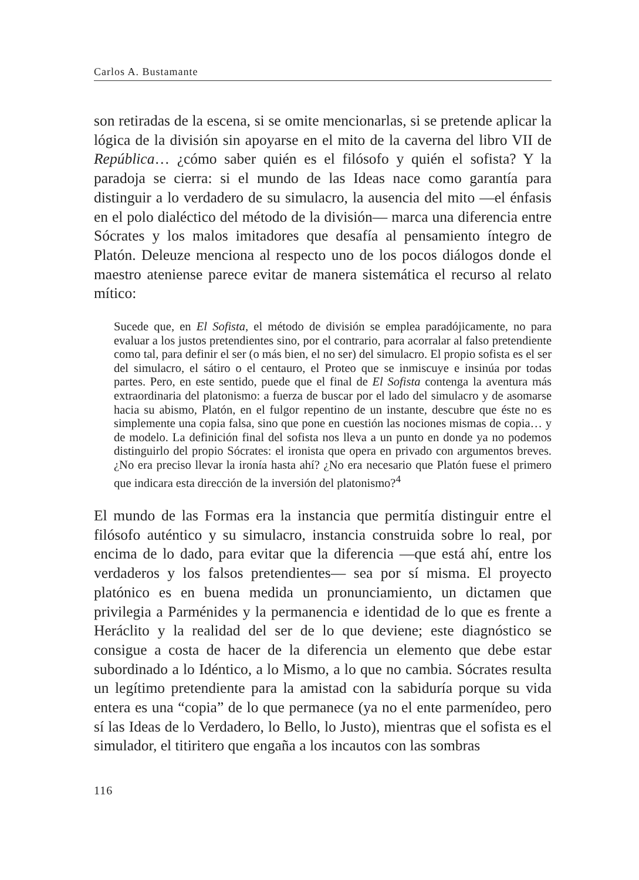Carlos A. Bustamante
son retiradas de la escena, si se omite mencionarlas, si se pretende aplicar la lógica de la división sin apoyarse en el mito de la caverna del libro VII de República… ¿cómo saber quién es el filósofo y quién el sofista? Y la paradoja se cierra: si el mundo de las Ideas nace como garantía para distinguir a lo verdadero de su simulacro, la ausencia del mito —el énfasis en el polo dialéctico del método de la división— marca una diferencia entre Sócrates y los malos imitadores que desafía al pensamiento íntegro de Platón. Deleuze menciona al respecto uno de los pocos diálogos donde el maestro ateniense parece evitar de manera sistemática el recurso al relato mítico:
Sucede que, en El Sofista, el método de división se emplea paradójicamente, no para evaluar a los justos pretendientes sino, por el contrario, para acorralar al falso pretendiente como tal, para definir el ser (o más bien, el no ser) del simulacro. El propio sofista es el ser del simulacro, el sátiro o el centauro, el Proteo que se inmiscuye e insinúa por todas partes. Pero, en este sentido, puede que el final de El Sofista contenga la aventura más extraordinaria del platonismo: a fuerza de buscar por el lado del simulacro y de asomarse hacia su abismo, Platón, en el fulgor repentino de un instante, descubre que éste no es simplemente una copia falsa, sino que pone en cuestión las nociones mismas de copia… y de modelo. La definición final del sofista nos lleva a un punto en donde ya no podemos distinguirlo del propio Sócrates: el ironista que opera en privado con argumentos breves. ¿No era preciso llevar la ironía hasta ahí? ¿No era necesario que Platón fuese el primero que indicara esta dirección de la inversión del platonismo?<sup>4</sup>
El mundo de las Formas era la instancia que permitía distinguir entre el filósofo auténtico y su simulacro, instancia construida sobre lo real, por encima de lo dado, para evitar que la diferencia —que está ahí, entre los verdaderos y los falsos pretendientes— sea por sí misma. El proyecto platónico es en buena medida un pronunciamiento, un dictamen que privilegia a Parménides y la permanencia e identidad de lo que es frente a Heráclito y la realidad del ser de lo que deviene; este diagnóstico se consigue a costa de hacer de la diferencia un elemento que debe estar subordinado a lo Idéntico, a lo Mismo, a lo que no cambia. Sócrates resulta un legítimo pretendiente para la amistad con la sabiduría porque su vida entera es una “copia” de lo que permanece (ya no el ente parmenídeo, pero sí las Ideas de lo Verdadero, lo Bello, lo Justo), mientras que el sofista es el simulador, el titiritero que engaña a los incautos con las sombras
116